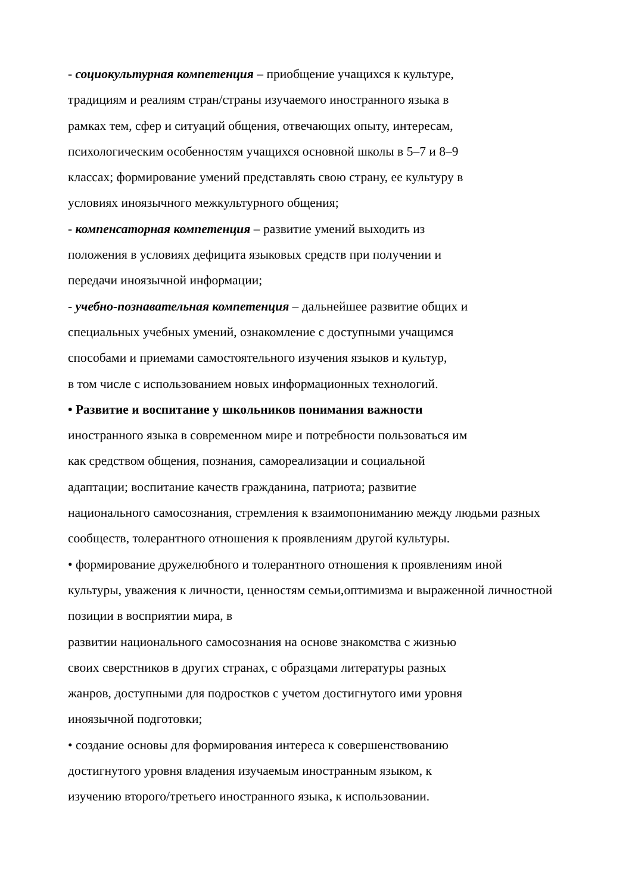- социокультурная компетенция – приобщение учащихся к культуре,
традициям и реалиям стран/страны изучаемого иностранного языка в
рамках тем, сфер и ситуаций общения, отвечающих опыту, интересам,
психологическим особенностям учащихся основной школы в 5–7 и 8–9
классах; формирование умений представлять свою страну, ее культуру в
условиях иноязычного межкультурного общения;
- компенсаторная компетенция – развитие умений выходить из
положения в условиях дефицита языковых средств при получении и
передачи иноязычной информации;
- учебно-познавательная компетенция – дальнейшее развитие общих и
специальных учебных умений, ознакомление с доступными учащимся
способами и приемами самостоятельного изучения языков и культур,
в том числе с использованием новых информационных технологий.
• Развитие и воспитание у школьников понимания важности
иностранного языка в современном мире и потребности пользоваться им
как средством общения, познания, самореализации и социальной
адаптации; воспитание качеств гражданина, патриота; развитие
национального самосознания, стремления к взаимопониманию между людьми разных
сообществ, толерантного отношения к проявлениям другой культуры.
• формирование дружелюбного и толерантного отношения к проявлениям иной
культуры, уважения к личности, ценностям семьи,оптимизма и выраженной личностной
позиции в восприятии мира, в
развитии национального самосознания на основе знакомства с жизнью
своих сверстников в других странах, с образцами литературы разных
жанров, доступными для подростков с учетом достигнутого ими уровня
иноязычной подготовки;
• создание основы для формирования интереса к совершенствованию
достигнутого уровня владения изучаемым иностранным языком, к
изучению второго/третьего иностранного языка, к использовании.